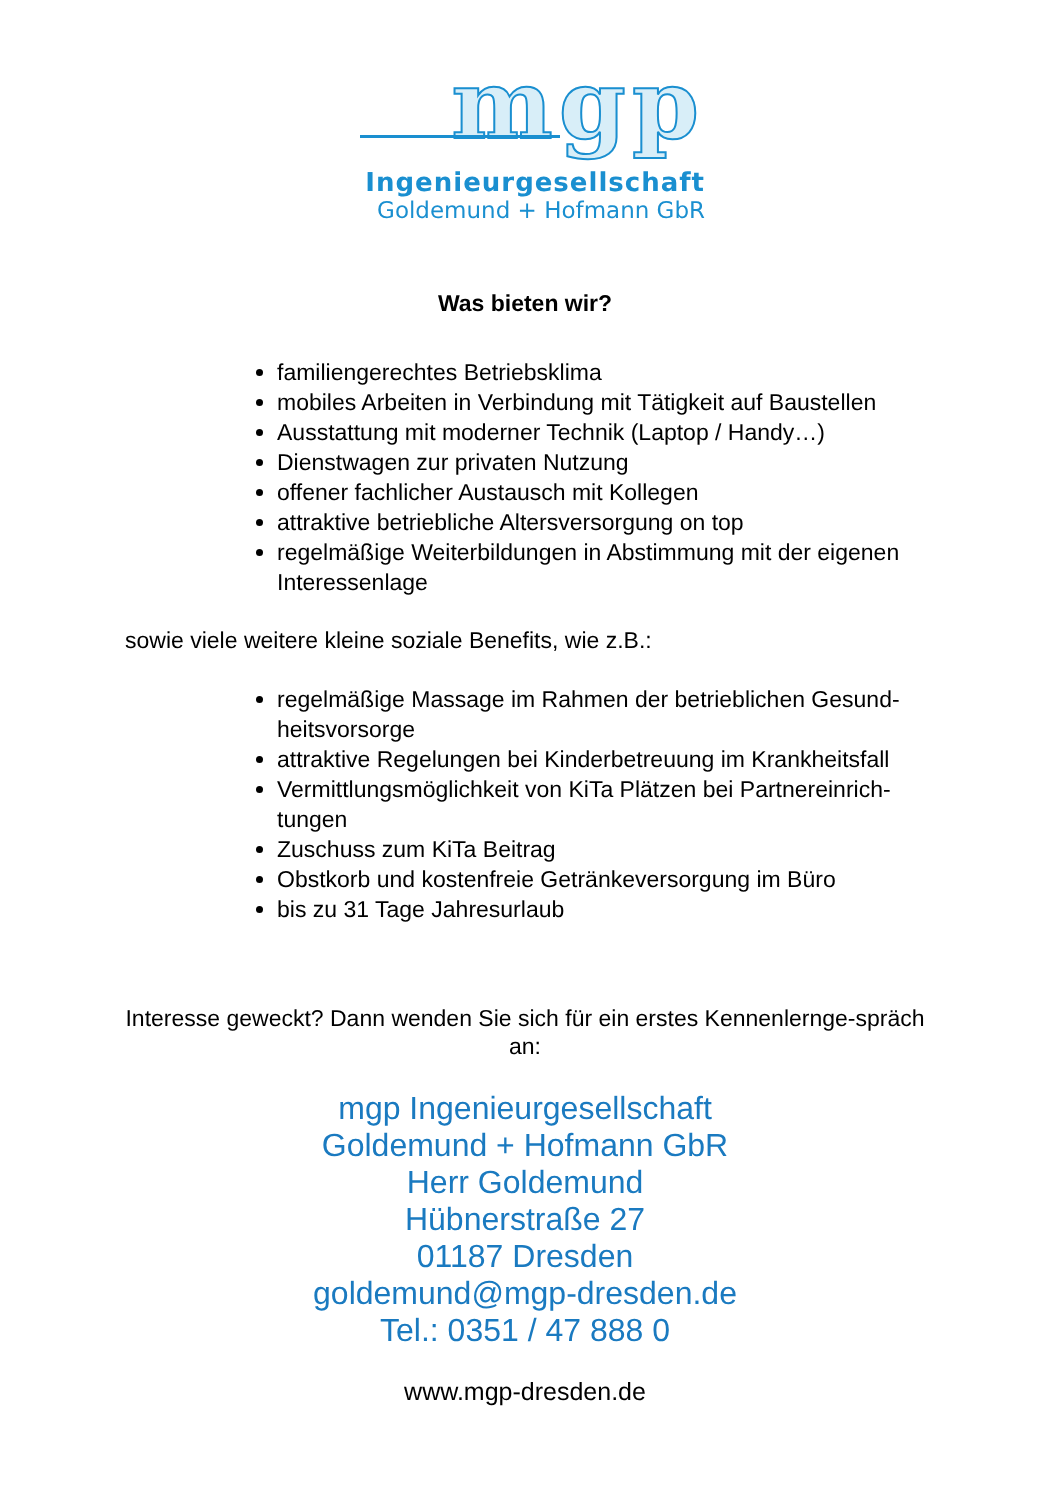mgp
Ingenieurgesellschaft
Goldemund + Hofmann GbR
Was bieten wir?
familiengerechtes Betriebsklima
mobiles Arbeiten in Verbindung mit Tätigkeit auf Baustellen
Ausstattung mit moderner Technik (Laptop / Handy…)
Dienstwagen zur privaten Nutzung
offener fachlicher Austausch mit Kollegen
attraktive betriebliche Altersversorgung on top
regelmäßige Weiterbildungen in Abstimmung mit der eigenen Interessenlage
sowie viele weitere kleine soziale Benefits, wie z.B.:
regelmäßige Massage im Rahmen der betrieblichen Gesund-heitsvorsorge
attraktive Regelungen bei Kinderbetreuung im Krankheitsfall
Vermittlungsmöglichkeit von KiTa Plätzen bei Partnereinrich-tungen
Zuschuss zum KiTa Beitrag
Obstkorb und kostenfreie Getränkeversorgung im Büro
bis zu 31 Tage Jahresurlaub
Interesse geweckt? Dann wenden Sie sich für ein erstes Kennenlernge-spräch an:
mgp Ingenieurgesellschaft
Goldemund + Hofmann GbR
Herr Goldemund
Hübnerstraße 27
01187 Dresden
goldemund@mgp-dresden.de
Tel.: 0351 / 47 888 0
www.mgp-dresden.de